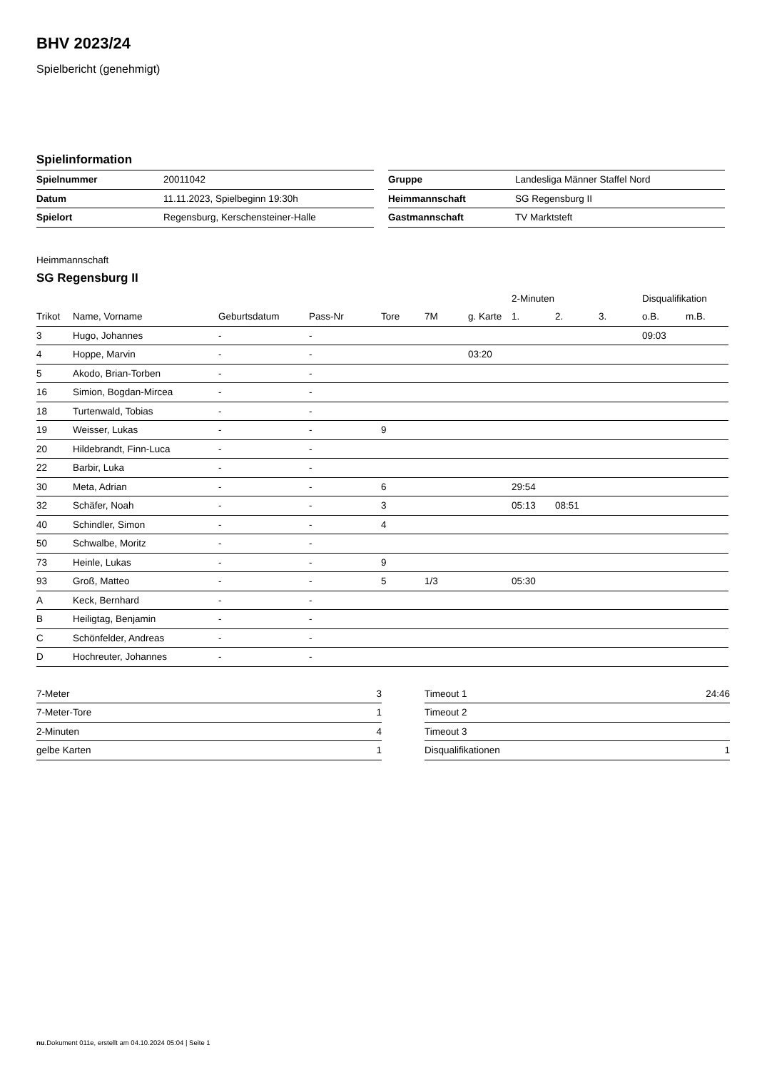BHV 2023/24
Spielbericht (genehmigt)
Spielinformation
| Spielnummer | 20011042 |
| Datum | 11.11.2023, Spielbeginn 19:30h |
| Spielort | Regensburg, Kerschensteiner-Halle |
| Gruppe | Landesliga Männer Staffel Nord |
| Heimmannschaft | SG Regensburg II |
| Gastmannschaft | TV Marktsteft |
Heimmannschaft
SG Regensburg II
| | | | | | | | 2-Minuten | | | Disqualifikation | |
| --- | --- | --- | --- | --- | --- | --- | --- | --- | --- | --- | --- |
| Trikot | Name, Vorname | Geburtsdatum | Pass-Nr | Tore | 7M | g. Karte | 1. | 2. | 3. | o.B. | m.B. |
| 3 | Hugo, Johannes | - | - | | | | | | | 09:03 | |
| 4 | Hoppe, Marvin | - | - | | | 03:20 | | | | | |
| 5 | Akodo, Brian-Torben | - | - | | | | | | | | |
| 16 | Simion, Bogdan-Mircea | - | - | | | | | | | | |
| 18 | Turtenwald, Tobias | - | - | | | | | | | | |
| 19 | Weisser, Lukas | - | - | 9 | | | | | | | |
| 20 | Hildebrandt, Finn-Luca | - | - | | | | | | | | |
| 22 | Barbir, Luka | - | - | | | | | | | | |
| 30 | Meta, Adrian | - | - | 6 | | | 29:54 | | | | |
| 32 | Schäfer, Noah | - | - | 3 | | | 05:13 | 08:51 | | | |
| 40 | Schindler, Simon | - | - | 4 | | | | | | | |
| 50 | Schwalbe, Moritz | - | - | | | | | | | | |
| 73 | Heinle, Lukas | - | - | 9 | | | | | | | |
| 93 | Groß, Matteo | - | - | 5 | 1/3 | | 05:30 | | | | |
| A | Keck, Bernhard | - | - | | | | | | | | |
| B | Heiligtag, Benjamin | - | - | | | | | | | | |
| C | Schönfelder, Andreas | - | - | | | | | | | | |
| D | Hochreuter, Johannes | - | - | | | | | | | | |
| 7-Meter | 3 |
| 7-Meter-Tore | 1 |
| 2-Minuten | 4 |
| gelbe Karten | 1 |
| Timeout 1 | 24:46 |
| Timeout 2 | |
| Timeout 3 | |
| Disqualifikationen | 1 |
nu.Dokument 011e, erstellt am 04.10.2024 05:04 | Seite 1